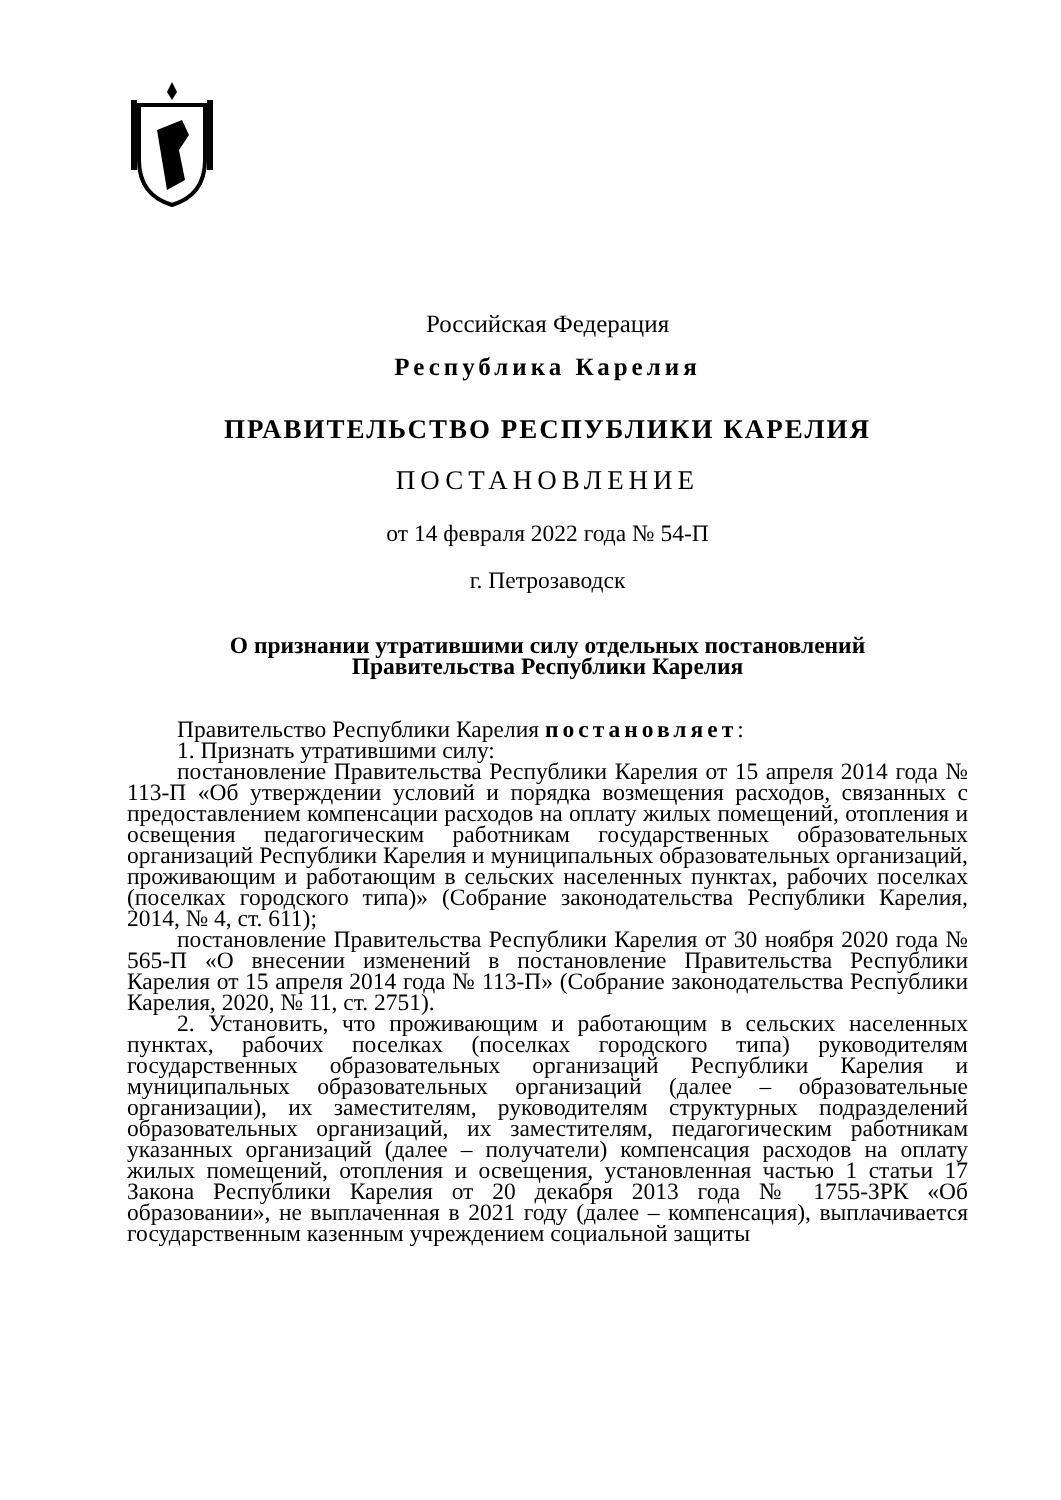Российская Федерация
Республика Карелия
ПРАВИТЕЛЬСТВО РЕСПУБЛИКИ КАРЕЛИЯ
ПОСТАНОВЛЕНИЕ
от 14 февраля 2022 года № 54-П
г. Петрозаводск
О признании утратившими силу отдельных постановлений
Правительства Республики Карелия
Правительство Республики Карелия постановляет:
1. Признать утратившими силу:
постановление Правительства Республики Карелия от 15 апреля 2014 года № 113-П «Об утверждении условий и порядка возмещения расходов, связанных с предоставлением компенсации расходов на оплату жилых помещений, отопления и освещения педагогическим работникам государственных образовательных организаций Республики Карелия и муниципальных образовательных организаций, проживающим и работающим в сельских населенных пунктах, рабочих поселках (поселках городского типа)» (Собрание законодательства Республики Карелия, 2014, № 4, ст. 611);
постановление Правительства Республики Карелия от 30 ноября 2020 года № 565-П «О внесении изменений в постановление Правительства Республики Карелия от 15 апреля 2014 года № 113-П» (Собрание законодательства Республики Карелия, 2020, № 11, ст. 2751).
2. Установить, что проживающим и работающим в сельских населенных пунктах, рабочих поселках (поселках городского типа) руководителям государственных образовательных организаций Республики Карелия и муниципальных образовательных организаций (далее – образовательные организации), их заместителям, руководителям структурных подразделений образовательных организаций, их заместителям, педагогическим работникам указанных организаций (далее – получатели) компенсация расходов на оплату жилых помещений, отопления и освещения, установленная частью 1 статьи 17 Закона Республики Карелия от 20 декабря 2013 года № 1755-ЗРК «Об образовании», не выплаченная в 2021 году (далее – компенсация), выплачивается государственным казенным учреждением социальной защиты